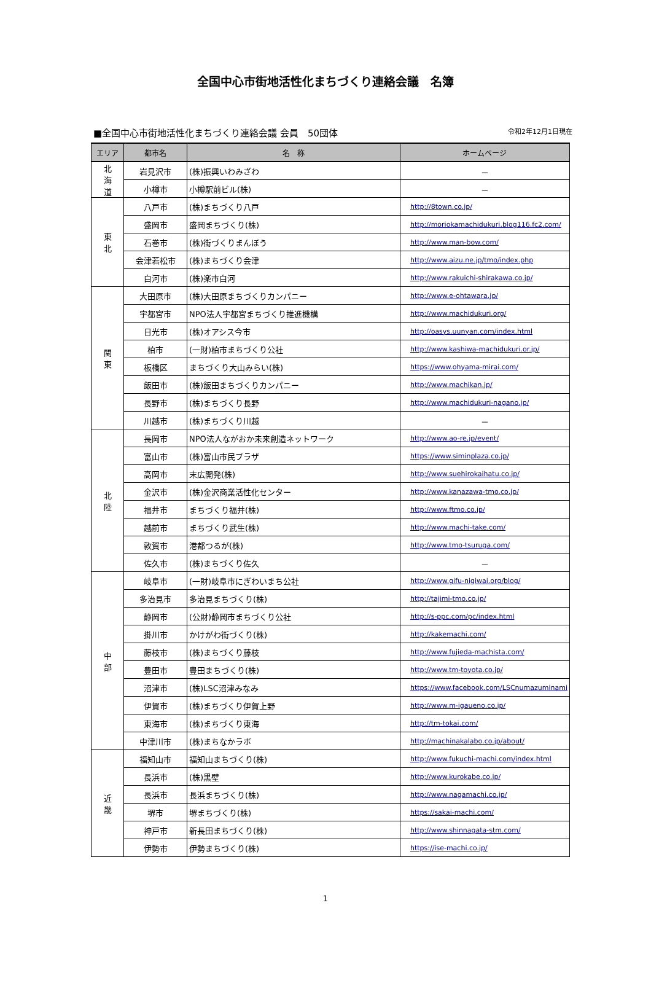全国中心市街地活性化まちづくり連絡会議　名簿
■全国中心市街地活性化まちづくり連絡会議 会員　50団体 令和2年12月1日現在
| エリア | 都市名 | 名 称 | ホームページ |
| --- | --- | --- | --- |
| 北 海 道 | 岩見沢市 | (株)振興いわみざわ | － |
| | 小樽市 | 小樽駅前ビル(株) | － |
| 東 北 | 八戸市 | (株)まちづくり八戸 | http://8town.co.jp/ |
| | 盛岡市 | 盛岡まちづくり(株) | http://moriokamachidukuri.blog116.fc2.com/ |
| | 石巻市 | (株)街づくりまんぼう | http://www.man-bow.com/ |
| | 会津若松市 | (株)まちづくり会津 | http://www.aizu.ne.jp/tmo/index.php |
| | 白河市 | (株)楽市白河 | http://www.rakuichi-shirakawa.co.jp/ |
| 関 東 | 大田原市 | (株)大田原まちづくりカンパニー | http://www.e-ohtawara.jp/ |
| | 宇都宮市 | NPO法人宇都宮まちづくり推進機構 | http://www.machidukuri.org/ |
| | 日光市 | (株)オアシス今市 | http://oasys.uunyan.com/index.html |
| | 柏市 | (一財)柏市まちづくり公社 | http://www.kashiwa-machidukuri.or.jp/ |
| | 板橋区 | まちづくり大山みらい(株) | https://www.ohyama-mirai.com/ |
| | 飯田市 | (株)飯田まちづくりカンパニー | http://www.machikan.jp/ |
| | 長野市 | (株)まちづくり長野 | http://www.machidukuri-nagano.jp/ |
| | 川越市 | (株)まちづくり川越 | － |
| 北 陸 | 長岡市 | NPO法人ながおか未来創造ネットワーク | http://www.ao-re.jp/event/ |
| | 富山市 | (株)富山市民プラザ | https://www.siminplaza.co.jp/ |
| | 高岡市 | 末広開発(株) | http://www.suehirokaihatu.co.jp/ |
| | 金沢市 | (株)金沢商業活性化センター | http://www.kanazawa-tmo.co.jp/ |
| | 福井市 | まちづくり福井(株) | http://www.ftmo.co.jp/ |
| | 越前市 | まちづくり武生(株) | http://www.machi-take.com/ |
| | 敦賀市 | 港都つるが(株) | http://www.tmo-tsuruga.com/ |
| | 佐久市 | (株)まちづくり佐久 | － |
| 中 部 | 岐阜市 | (一財)岐阜市にぎわいまち公社 | http://www.gifu-nigiwai.org/blog/ |
| | 多治見市 | 多治見まちづくり(株) | http://tajimi-tmo.co.jp/ |
| | 静岡市 | (公財)静岡市まちづくり公社 | http://s-ppc.com/pc/index.html |
| | 掛川市 | かけがわ街づくり(株) | http://kakemachi.com/ |
| | 藤枝市 | (株)まちづくり藤枝 | http://www.fujieda-machista.com/ |
| | 豊田市 | 豊田まちづくり(株) | http://www.tm-toyota.co.jp/ |
| | 沼津市 | (株)LSC沼津みなみ | https://www.facebook.com/LSCnumazuminami |
| | 伊賀市 | (株)まちづくり伊賀上野 | http://www.m-igaueno.co.jp/ |
| | 東海市 | (株)まちづくり東海 | http://tm-tokai.com/ |
| | 中津川市 | (株)まちなかラボ | http://machinakalabo.co.jp/about/ |
| 近 畿 | 福知山市 | 福知山まちづくり(株) | http://www.fukuchi-machi.com/index.html |
| | 長浜市 | (株)黒壁 | http://www.kurokabe.co.jp/ |
| | 長浜市 | 長浜まちづくり(株) | http://www.nagamachi.co.jp/ |
| | 堺市 | 堺まちづくり(株) | https://sakai-machi.com/ |
| | 神戸市 | 新長田まちづくり(株) | http://www.shinnagata-stm.com/ |
| | 伊勢市 | 伊勢まちづくり(株) | https://ise-machi.co.jp/ |
1